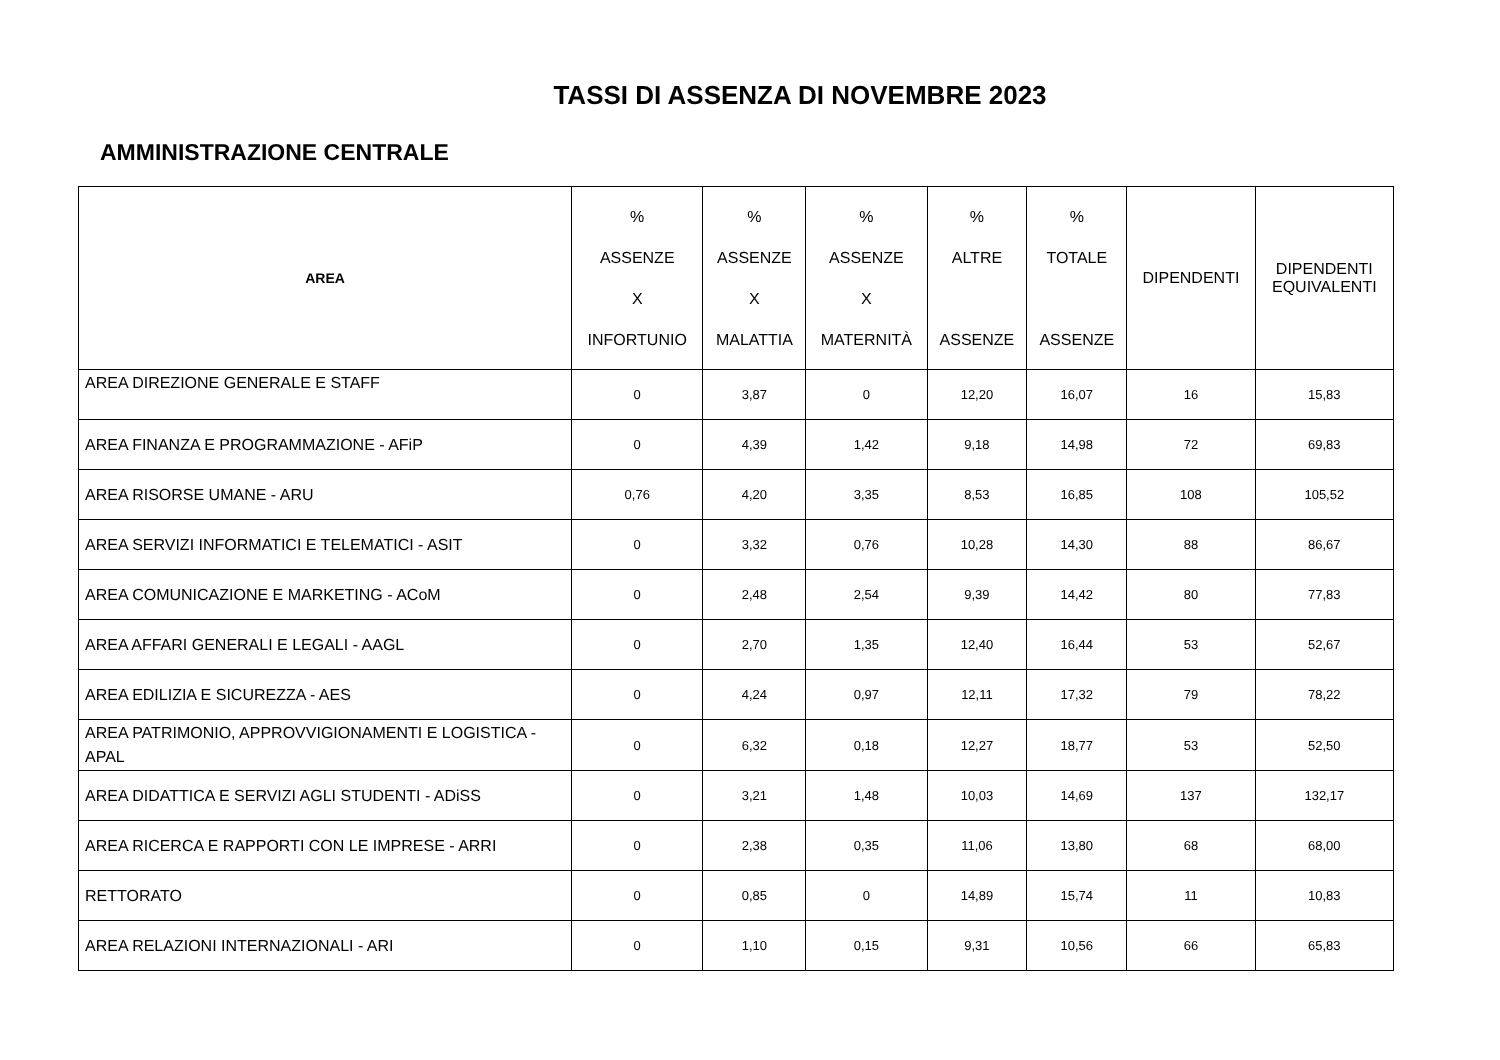TASSI DI ASSENZA DI NOVEMBRE 2023
AMMINISTRAZIONE CENTRALE
| AREA | % ASSENZE X INFORTUNIO | % ASSENZE X MALATTIA | % ASSENZE X MATERNITÀ | % ALTRE ASSENZE | % TOTALE ASSENZE | DIPENDENTI | DIPENDENTI EQUIVALENTI |
| --- | --- | --- | --- | --- | --- | --- | --- |
| AREA DIREZIONE GENERALE E STAFF | 0 | 3,87 | 0 | 12,20 | 16,07 | 16 | 15,83 |
| AREA FINANZA E PROGRAMMAZIONE - AFiP | 0 | 4,39 | 1,42 | 9,18 | 14,98 | 72 | 69,83 |
| AREA RISORSE UMANE - ARU | 0,76 | 4,20 | 3,35 | 8,53 | 16,85 | 108 | 105,52 |
| AREA SERVIZI INFORMATICI E TELEMATICI - ASIT | 0 | 3,32 | 0,76 | 10,28 | 14,30 | 88 | 86,67 |
| AREA COMUNICAZIONE E MARKETING - ACoM | 0 | 2,48 | 2,54 | 9,39 | 14,42 | 80 | 77,83 |
| AREA AFFARI GENERALI E LEGALI - AAGL | 0 | 2,70 | 1,35 | 12,40 | 16,44 | 53 | 52,67 |
| AREA EDILIZIA E SICUREZZA - AES | 0 | 4,24 | 0,97 | 12,11 | 17,32 | 79 | 78,22 |
| AREA PATRIMONIO, APPROVVIGIONAMENTI E LOGISTICA - APAL | 0 | 6,32 | 0,18 | 12,27 | 18,77 | 53 | 52,50 |
| AREA DIDATTICA E SERVIZI AGLI STUDENTI - ADiSS | 0 | 3,21 | 1,48 | 10,03 | 14,69 | 137 | 132,17 |
| AREA RICERCA E RAPPORTI CON LE IMPRESE - ARRI | 0 | 2,38 | 0,35 | 11,06 | 13,80 | 68 | 68,00 |
| RETTORATO | 0 | 0,85 | 0 | 14,89 | 15,74 | 11 | 10,83 |
| AREA RELAZIONI INTERNAZIONALI - ARI | 0 | 1,10 | 0,15 | 9,31 | 10,56 | 66 | 65,83 |